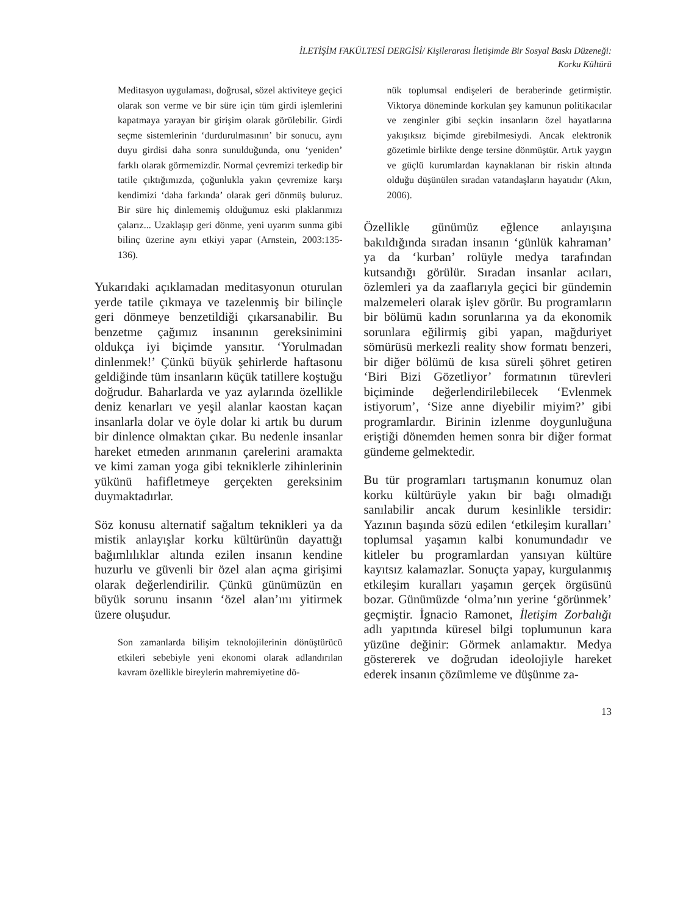İLETİŞİM FAKÜLTESİ DERGİSİ/ Kişilerarası İletişimde Bir Sosyal Baskı Düzeneği:
Korku Kültürü
Meditasyon uygulaması, doğrusal, sözel aktiviteye geçici olarak son verme ve bir süre için tüm girdi işlemlerini kapatmaya yarayan bir girişim olarak görülebilir. Girdi seçme sistemlerinin ‘durdurulmasının’ bir sonucu, aynı duyu girdisi daha sonra sunulduğunda, onu ‘yeniden’ farklı olarak görmemizdir. Normal çevremizi terkedip bir tatile çıktığımızda, çoğunlukla yakın çevremize karşı kendimizi ‘daha farkında’ olarak geri dönmüş buluruz. Bir süre hiç dinlememiş olduğumuz eski plaklarımızı çalarız... Uzaklaşıp geri dönme, yeni uyarım sunma gibi bilinç üzerine aynı etkiyi yapar (Arnstein, 2003:135-136).
Yukarıdaki açıklamadan meditasyonun oturulan yerde tatile çıkmaya ve tazelenmiş bir bilinçle geri dönmeye benzetildiği çıkarsanabilir. Bu benzetme çağımız insanının gereksinimini oldukça iyi biçimde yansıtır. ‘Yorulmadan dinlenmek!’ Çünkü büyük şehirlerde haftasonu geldiğinde tüm insanların küçük tatillere koştuğu doğrudur. Baharlarda ve yaz aylarında özellikle deniz kenarları ve yeşil alanlar kaostan kaçan insanlarla dolar ve öyle dolar ki artık bu durum bir dinlence olmaktan çıkar. Bu nedenle insanlar hareket etmeden arınmanın çarelerini aramakta ve kimi zaman yoga gibi tekniklerle zihinlerinin yükünü hafifletmeye gerçekten gereksinim duymaktadırlar.
Söz konusu alternatif sağaltım teknikleri ya da mistik anlayışlar korku kültürünün dayattığı bağımlılıklar altında ezilen insanın kendine huzurlu ve güvenli bir özel alan açma girişimi olarak değerlendirilir. Çünkü günümüzün en büyük sorunu insanın ‘özel alan’ını yitirmek üzere oluşudur.
Son zamanlarda bilişim teknolojilerinin dönüştürücü etkileri sebebiyle yeni ekonomi olarak adlandırılan kavram özellikle bireylerin mahremiyetine dö-
nük toplumsal endişeleri de beraberinde getirmiştir. Viktorya döneminde korkulan şey kamunun politikacılar ve zenginler gibi seçkin insanların özel hayatlarına yakışıksız biçimde girebilmesiydi. Ancak elektronik gözetimle birlikte denge tersine dönmüştür. Artık yaygın ve güçlü kurumlardan kaynaklanan bir riskin altında olduğu düşünülen sıradan vatandaşların hayatıdır (Akın, 2006).
Özellikle günümüz eğlence anlayışına bakıldığında sıradan insanın ‘günlük kahraman’ ya da ‘kurban’ rolüyle medya tarafından kutsandığı görülür. Sıradan insanlar acıları, özlemleri ya da zaaflarıyla geçici bir gündemin malzemeleri olarak işlev görür. Bu programların bir bölümü kadın sorunlarına ya da ekonomik sorunlara eğilirmiş gibi yapan, mağduriyet sömürüsü merkezli reality show formatı benzeri, bir diğer bölümü de kısa süreli şöhret getiren ‘Biri Bizi Gözetliyor’ formatının türevleri biçiminde değerlendirilebilecek ‘Evlenmek istiyorum’, ‘Size anne diyebilir miyim?’ gibi programlardır. Birinin izlenme doygunluğuna eriştiği dönemden hemen sonra bir diğer format gündeme gelmektedir.
Bu tür programları tartışmanın konumuz olan korku kültürüyle yakın bir bağı olmadığı sanılabilir ancak durum kesinlikle tersidir: Yazının başında sözü edilen ‘etkileşim kuralları’ toplumsal yaşamın kalbi konumundadır ve kitleler bu programlardan yansıyan kültüre kayıtsız kalamazlar. Sonuçta yapay, kurgulanmış etkileşim kuralları yaşamın gerçek örgüsünü bozar. Günümüzde ‘olma’nın yerine ‘görünmek’ geçmiştir. İgnacio Ramonet, İletişim Zorbalığı adlı yapıtında küresel bilgi toplumunun kara yüzüne değinir: Görmek anlamaktır. Medya göstererek ve doğrudan ideolojiyle hareket ederek insanın çözümleme ve düşünme za-
13